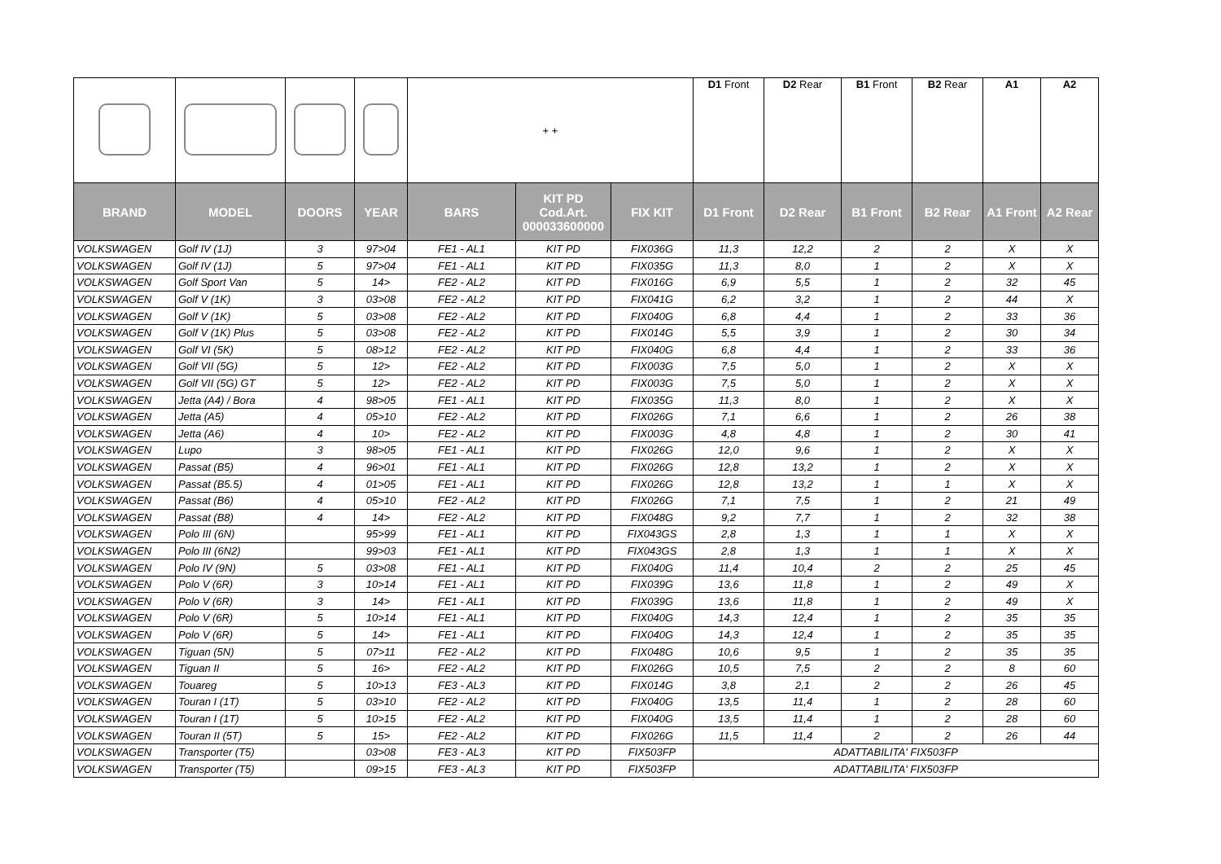| | | | | + + | | | D1 Front | D2 Rear | B1 Front | B2 Rear | A1 | A2 |
| BRAND | MODEL | DOORS | YEAR | BARS | KIT PD Cod.Art. 000033600000 | FIX KIT | D1 Front | D2 Rear | B1 Front | B2 Rear | A1 Front | A2 Rear |
| VOLKSWAGEN | Golf IV (1J) | 3 | 97>04 | FE1 - AL1 | KIT PD | FIX036G | 11,3 | 12,2 | 2 | 2 | X | X |
| VOLKSWAGEN | Golf IV (1J) | 5 | 97>04 | FE1 - AL1 | KIT PD | FIX035G | 11,3 | 8,0 | 1 | 2 | X | X |
| VOLKSWAGEN | Golf Sport Van | 5 | 14> | FE2 - AL2 | KIT PD | FIX016G | 6,9 | 5,5 | 1 | 2 | 32 | 45 |
| VOLKSWAGEN | Golf V (1K) | 3 | 03>08 | FE2 - AL2 | KIT PD | FIX041G | 6,2 | 3,2 | 1 | 2 | 44 | X |
| VOLKSWAGEN | Golf V (1K) | 5 | 03>08 | FE2 - AL2 | KIT PD | FIX040G | 6,8 | 4,4 | 1 | 2 | 33 | 36 |
| VOLKSWAGEN | Golf V (1K) Plus | 5 | 03>08 | FE2 - AL2 | KIT PD | FIX014G | 5,5 | 3,9 | 1 | 2 | 30 | 34 |
| VOLKSWAGEN | Golf VI (5K) | 5 | 08>12 | FE2 - AL2 | KIT PD | FIX040G | 6,8 | 4,4 | 1 | 2 | 33 | 36 |
| VOLKSWAGEN | Golf VII (5G) | 5 | 12> | FE2 - AL2 | KIT PD | FIX003G | 7,5 | 5,0 | 1 | 2 | X | X |
| VOLKSWAGEN | Golf VII (5G) GT | 5 | 12> | FE2 - AL2 | KIT PD | FIX003G | 7,5 | 5,0 | 1 | 2 | X | X |
| VOLKSWAGEN | Jetta (A4) / Bora | 4 | 98>05 | FE1 - AL1 | KIT PD | FIX035G | 11,3 | 8,0 | 1 | 2 | X | X |
| VOLKSWAGEN | Jetta (A5) | 4 | 05>10 | FE2 - AL2 | KIT PD | FIX026G | 7,1 | 6,6 | 1 | 2 | 26 | 38 |
| VOLKSWAGEN | Jetta (A6) | 4 | 10> | FE2 - AL2 | KIT PD | FIX003G | 4,8 | 4,8 | 1 | 2 | 30 | 41 |
| VOLKSWAGEN | Lupo | 3 | 98>05 | FE1 - AL1 | KIT PD | FIX026G | 12,0 | 9,6 | 1 | 2 | X | X |
| VOLKSWAGEN | Passat (B5) | 4 | 96>01 | FE1 - AL1 | KIT PD | FIX026G | 12,8 | 13,2 | 1 | 2 | X | X |
| VOLKSWAGEN | Passat (B5.5) | 4 | 01>05 | FE1 - AL1 | KIT PD | FIX026G | 12,8 | 13,2 | 1 | 1 | X | X |
| VOLKSWAGEN | Passat (B6) | 4 | 05>10 | FE2 - AL2 | KIT PD | FIX026G | 7,1 | 7,5 | 1 | 2 | 21 | 49 |
| VOLKSWAGEN | Passat (B8) | 4 | 14> | FE2 - AL2 | KIT PD | FIX048G | 9,2 | 7,7 | 1 | 2 | 32 | 38 |
| VOLKSWAGEN | Polo III (6N) | | 95>99 | FE1 - AL1 | KIT PD | FIX043GS | 2,8 | 1,3 | 1 | 1 | X | X |
| VOLKSWAGEN | Polo III (6N2) | | 99>03 | FE1 - AL1 | KIT PD | FIX043GS | 2,8 | 1,3 | 1 | 1 | X | X |
| VOLKSWAGEN | Polo IV (9N) | 5 | 03>08 | FE1 - AL1 | KIT PD | FIX040G | 11,4 | 10,4 | 2 | 2 | 25 | 45 |
| VOLKSWAGEN | Polo V (6R) | 3 | 10>14 | FE1 - AL1 | KIT PD | FIX039G | 13,6 | 11,8 | 1 | 2 | 49 | X |
| VOLKSWAGEN | Polo V (6R) | 3 | 14> | FE1 - AL1 | KIT PD | FIX039G | 13,6 | 11,8 | 1 | 2 | 49 | X |
| VOLKSWAGEN | Polo V (6R) | 5 | 10>14 | FE1 - AL1 | KIT PD | FIX040G | 14,3 | 12,4 | 1 | 2 | 35 | 35 |
| VOLKSWAGEN | Polo V (6R) | 5 | 14> | FE1 - AL1 | KIT PD | FIX040G | 14,3 | 12,4 | 1 | 2 | 35 | 35 |
| VOLKSWAGEN | Tiguan (5N) | 5 | 07>11 | FE2 - AL2 | KIT PD | FIX048G | 10,6 | 9,5 | 1 | 2 | 35 | 35 |
| VOLKSWAGEN | Tiguan II | 5 | 16> | FE2 - AL2 | KIT PD | FIX026G | 10,5 | 7,5 | 2 | 2 | 8 | 60 |
| VOLKSWAGEN | Touareg | 5 | 10>13 | FE3 - AL3 | KIT PD | FIX014G | 3,8 | 2,1 | 2 | 2 | 26 | 45 |
| VOLKSWAGEN | Touran I (1T) | 5 | 03>10 | FE2 - AL2 | KIT PD | FIX040G | 13,5 | 11,4 | 1 | 2 | 28 | 60 |
| VOLKSWAGEN | Touran I (1T) | 5 | 10>15 | FE2 - AL2 | KIT PD | FIX040G | 13,5 | 11,4 | 1 | 2 | 28 | 60 |
| VOLKSWAGEN | Touran II (5T) | 5 | 15> | FE2 - AL2 | KIT PD | FIX026G | 11,5 | 11,4 | 2 | 2 | 26 | 44 |
| VOLKSWAGEN | Transporter (T5) | | 03>08 | FE3 - AL3 | KIT PD | FIX503FP | ADATTABILITA' FIX503FP | | | | | |
| VOLKSWAGEN | Transporter (T5) | | 09>15 | FE3 - AL3 | KIT PD | FIX503FP | ADATTABILITA' FIX503FP | | | | | |